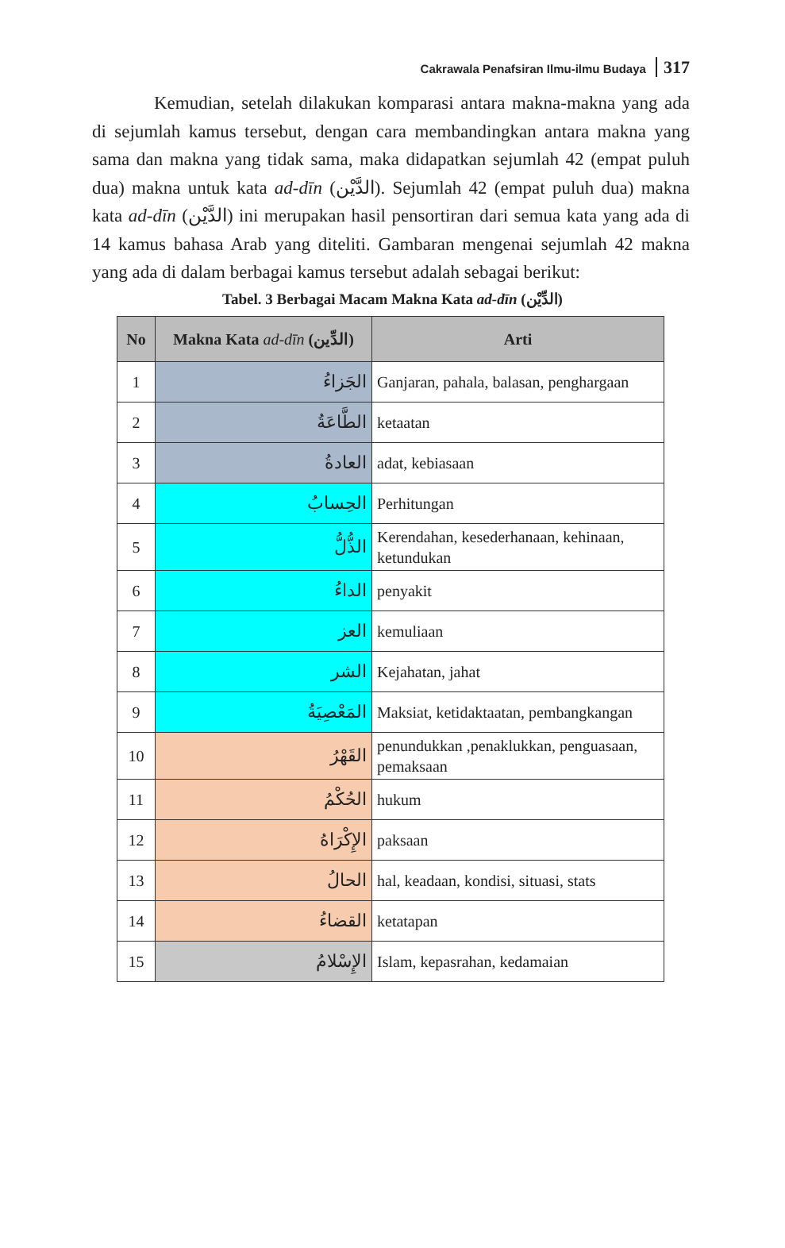Cakrawala Penafsiran Ilmu-ilmu Budaya 317
Kemudian, setelah dilakukan komparasi antara makna-makna yang ada di sejumlah kamus tersebut, dengan cara membandingkan antara makna yang sama dan makna yang tidak sama, maka didapatkan sejumlah 42 (empat puluh dua) makna untuk kata ad-dīn (الدَّيْن). Sejumlah 42 (empat puluh dua) makna kata ad-dīn (الدَّيْن) ini merupakan hasil pensortiran dari semua kata yang ada di 14 kamus bahasa Arab yang diteliti. Gambaran mengenai sejumlah 42 makna yang ada di dalam berbagai kamus tersebut adalah sebagai berikut:
Tabel. 3 Berbagai Macam Makna Kata ad-dīn (الدِّيْن)
| No | Makna Kata ad-dīn (الدِّين) | Arti |
| --- | --- | --- |
| 1 | الجَزاءُ | Ganjaran, pahala, balasan, penghargaan |
| 2 | الطَّاعَةُ | ketaatan |
| 3 | العادةُ | adat, kebiasaan |
| 4 | الحِسابُ | Perhitungan |
| 5 | الذُّلُّ | Kerendahan, kesederhanaan, kehinaan, ketundukan |
| 6 | الداءُ | penyakit |
| 7 | العز | kemuliaan |
| 8 | الشر | Kejahatan, jahat |
| 9 | المَعْصِيَةُ | Maksiat, ketidaktaatan, pembangkangan |
| 10 | القَهْرُ | penundukkan ,penaklukkan, penguasaan, pemaksaan |
| 11 | الحُكْمُ | hukum |
| 12 | الإِكْرَاهُ | paksaan |
| 13 | الحالُ | hal, keadaan, kondisi, situasi, stats |
| 14 | القضاءُ | ketatapan |
| 15 | الإِسْلامُ | Islam, kepasrahan, kedamaian |